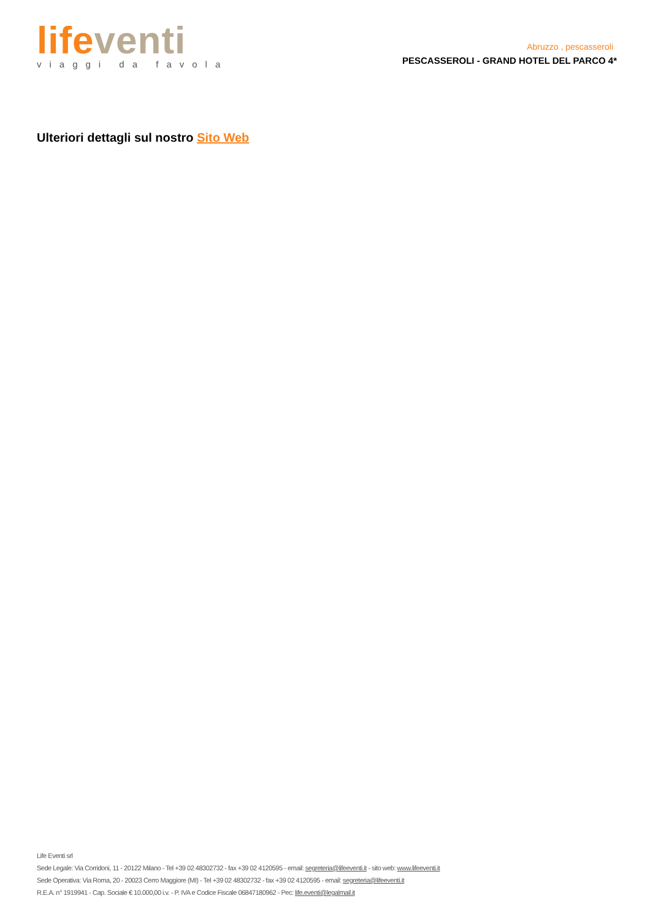life venti
viaggi da favola
Abruzzo , pescasseroli
PESCASSEROLI - GRAND HOTEL DEL PARCO 4*
Ulteriori dettagli sul nostro Sito Web
Life Eventi srl
Sede Legale: Via Corridoni, 11 - 20122 Milano - Tel +39 02 48302732 - fax +39 02 4120595 - email: segreteria@lifeeventi.it - sito web: www.lifeeventi.it
Sede Operativa: Via Roma, 20 - 20023 Cerro Maggiore (MI) - Tel +39 02 48302732 - fax +39 02 4120595 - email: segreteria@lifeeventi.it
R.E.A. n° 1919941 - Cap. Sociale € 10.000,00 i.v. - P. IVA e Codice Fiscale 06847180962 - Pec: life.eventi@legalmail.it